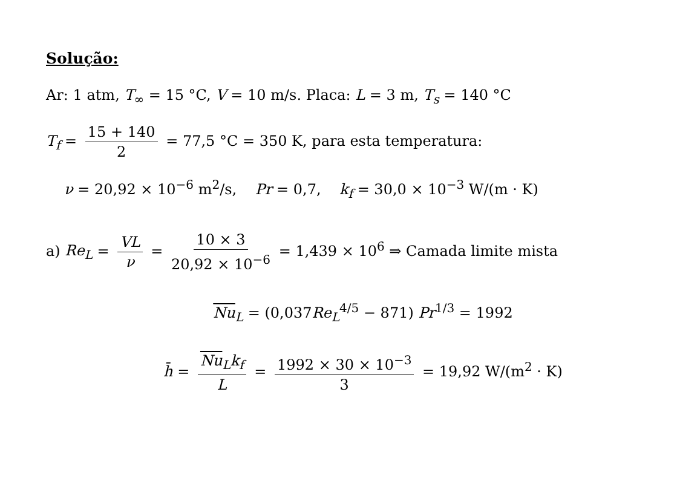Solução:
Ar: 1 atm, T<sub>∞</sub> = 15 °C, V = 10 m/s. Placa: L = 3 m, T<sub>s</sub> = 140 °C
T<sub>f</sub> = 15 + 140 2 = 77,5 °C = 350 K, para esta temperatura:
ν = 20,92 × 10<sup>−6</sup> m<sup>2</sup>/s, Pr = 0,7, k<sub>f</sub> = 30,0 × 10<sup>−3</sup> W/(m · K)
a) Re<sub>L</sub> = VL ν = 10 × 3 20,92 × 10<sup>−6</sup> = 1,439 × 10<sup>6</sup> ⇒ Camada limite mista
Nu<sub>L</sub> = (0,037Re<sub>L</sub><sup>4/5</sup> − 871) Pr<sup>1/3</sup> = 1992
h̄ = Nu<sub>L</sub>k<sub>f</sub> L = 1992 × 30 × 10<sup>−3</sup> 3 = 19,92 W/(m<sup>2</sup> · K)